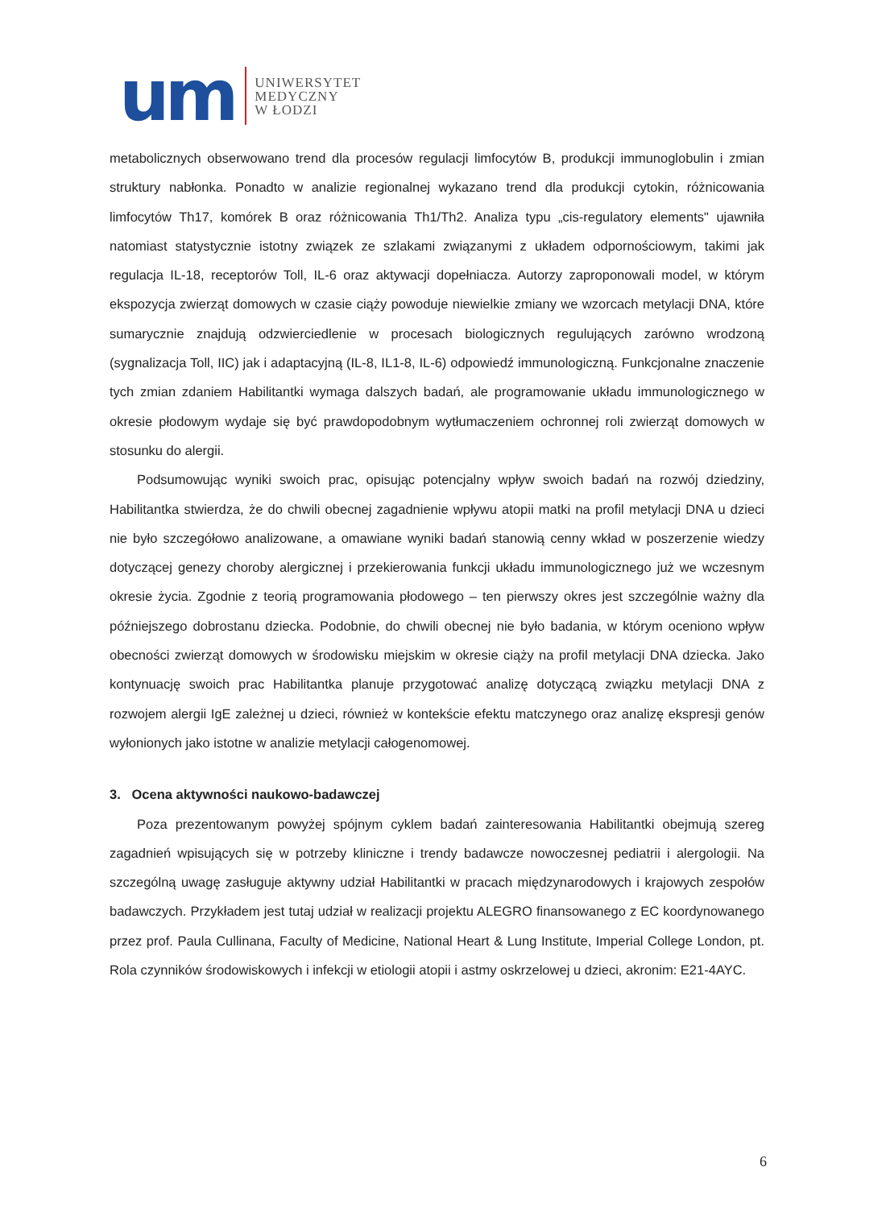um
UNIWERSYTET
MEDYCZNY
W ŁODZI
metabolicznych obserwowano trend dla procesów regulacji limfocytów B, produkcji immunoglobulin i zmian struktury nabłonka. Ponadto w analizie regionalnej wykazano trend dla produkcji cytokin, różnicowania limfocytów Th17, komórek B oraz różnicowania Th1/Th2. Analiza typu „cis-regulatory elements" ujawniła natomiast statystycznie istotny związek ze szlakami związanymi z układem odpornościowym, takimi jak regulacja IL-18, receptorów Toll, IL-6 oraz aktywacji dopełniacza. Autorzy zaproponowali model, w którym ekspozycja zwierząt domowych w czasie ciąży powoduje niewielkie zmiany we wzorcach metylacji DNA, które sumarycznie znajdują odzwierciedlenie w procesach biologicznych regulujących zarówno wrodzoną (sygnalizacja Toll, IIC) jak i adaptacyjną (IL-8, IL1-8, IL-6) odpowiedź immunologiczną. Funkcjonalne znaczenie tych zmian zdaniem Habilitantki wymaga dalszych badań, ale programowanie układu immunologicznego w okresie płodowym wydaje się być prawdopodobnym wytłumaczeniem ochronnej roli zwierząt domowych w stosunku do alergii.
Podsumowując wyniki swoich prac, opisując potencjalny wpływ swoich badań na rozwój dziedziny, Habilitantka stwierdza, że do chwili obecnej zagadnienie wpływu atopii matki na profil metylacji DNA u dzieci nie było szczegółowo analizowane, a omawiane wyniki badań stanowią cenny wkład w poszerzenie wiedzy dotyczącej genezy choroby alergicznej i przekierowania funkcji układu immunologicznego już we wczesnym okresie życia. Zgodnie z teorią programowania płodowego – ten pierwszy okres jest szczególnie ważny dla późniejszego dobrostanu dziecka. Podobnie, do chwili obecnej nie było badania, w którym oceniono wpływ obecności zwierząt domowych w środowisku miejskim w okresie ciąży na profil metylacji DNA dziecka. Jako kontynuację swoich prac Habilitantka planuje przygotować analizę dotyczącą związku metylacji DNA z rozwojem alergii IgE zależnej u dzieci, również w kontekście efektu matczynego oraz analizę ekspresji genów wyłonionych jako istotne w analizie metylacji całogenomowej.
3. Ocena aktywności naukowo-badawczej
Poza prezentowanym powyżej spójnym cyklem badań zainteresowania Habilitantki obejmują szereg zagadnień wpisujących się w potrzeby kliniczne i trendy badawcze nowoczesnej pediatrii i alergologii. Na szczególną uwagę zasługuje aktywny udział Habilitantki w pracach międzynarodowych i krajowych zespołów badawczych. Przykładem jest tutaj udział w realizacji projektu ALEGRO finansowanego z EC koordynowanego przez prof. Paula Cullinana, Faculty of Medicine, National Heart & Lung Institute, Imperial College London, pt. Rola czynników środowiskowych i infekcji w etiologii atopii i astmy oskrzelowej u dzieci, akronim: E21-4AYC.
6